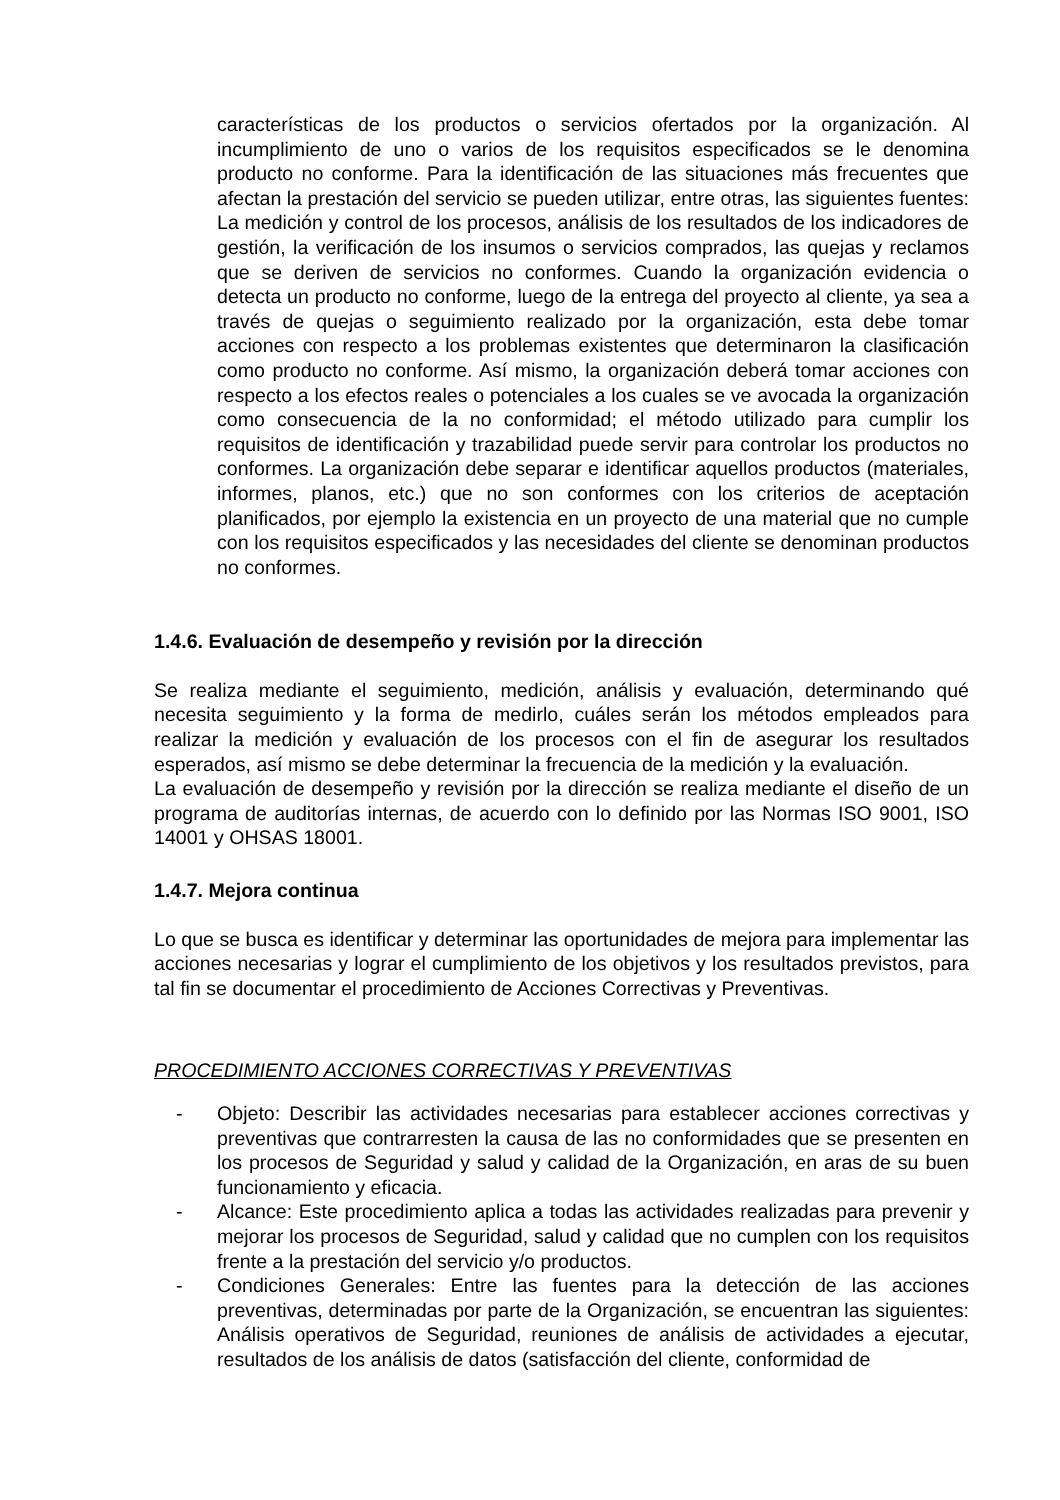características de los productos o servicios ofertados por la organización. Al incumplimiento de uno o varios de los requisitos especificados se le denomina producto no conforme. Para la identificación de las situaciones más frecuentes que afectan la prestación del servicio se pueden utilizar, entre otras, las siguientes fuentes: La medición y control de los procesos, análisis de los resultados de los indicadores de gestión, la verificación de los insumos o servicios comprados, las quejas y reclamos que se deriven de servicios no conformes. Cuando la organización evidencia o detecta un producto no conforme, luego de la entrega del proyecto al cliente, ya sea a través de quejas o seguimiento realizado por la organización, esta debe tomar acciones con respecto a los problemas existentes que determinaron la clasificación como producto no conforme. Así mismo, la organización deberá tomar acciones con respecto a los efectos reales o potenciales a los cuales se ve avocada la organización como consecuencia de la no conformidad; el método utilizado para cumplir los requisitos de identificación y trazabilidad puede servir para controlar los productos no conformes. La organización debe separar e identificar aquellos productos (materiales, informes, planos, etc.) que no son conformes con los criterios de aceptación planificados, por ejemplo la existencia en un proyecto de una material que no cumple con los requisitos especificados y las necesidades del cliente se denominan productos no conformes.
1.4.6. Evaluación de desempeño y revisión por la dirección
Se realiza mediante el seguimiento, medición, análisis y evaluación, determinando qué necesita seguimiento y la forma de medirlo, cuáles serán los métodos empleados para realizar la medición y evaluación de los procesos con el fin de asegurar los resultados esperados, así mismo se debe determinar la frecuencia de la medición y la evaluación.
La evaluación de desempeño y revisión por la dirección se realiza mediante el diseño de un programa de auditorías internas, de acuerdo con lo definido por las Normas ISO 9001, ISO 14001 y OHSAS 18001.
1.4.7. Mejora continua
Lo que se busca es identificar y determinar las oportunidades de mejora para implementar las acciones necesarias y lograr el cumplimiento de los objetivos y los resultados previstos, para tal fin se documentar el procedimiento de Acciones Correctivas y Preventivas.
PROCEDIMIENTO ACCIONES CORRECTIVAS Y PREVENTIVAS
- Objeto: Describir las actividades necesarias para establecer acciones correctivas y preventivas que contrarresten la causa de las no conformidades que se presenten en los procesos de Seguridad y salud y calidad de la Organización, en aras de su buen funcionamiento y eficacia.
- Alcance: Este procedimiento aplica a todas las actividades realizadas para prevenir y mejorar los procesos de Seguridad, salud y calidad que no cumplen con los requisitos frente a la prestación del servicio y/o productos.
- Condiciones Generales: Entre las fuentes para la detección de las acciones preventivas, determinadas por parte de la Organización, se encuentran las siguientes: Análisis operativos de Seguridad, reuniones de análisis de actividades a ejecutar, resultados de los análisis de datos (satisfacción del cliente, conformidad de